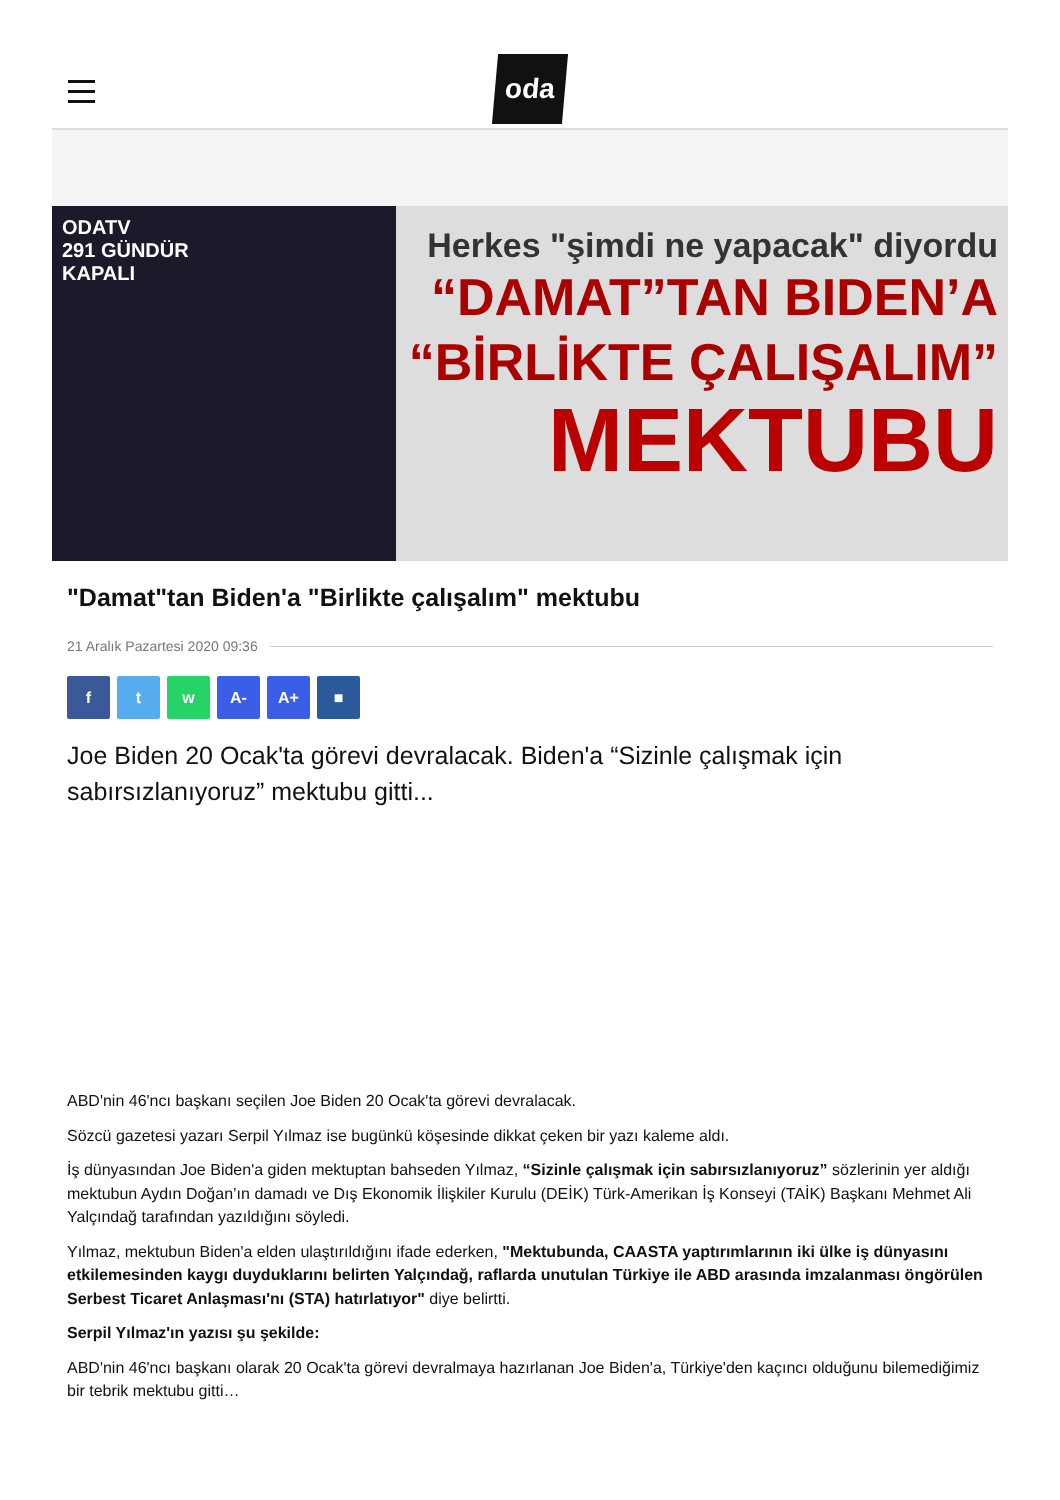oda
ODATV
291 GÜNDÜR
KAPALI
Herkes "şimdi ne yapacak" diyordu
“DAMAT”TAN BIDEN’A
“BİRLİKTE ÇALIŞALIM”
MEKTUBU
"Damat"tan Biden'a "Birlikte çalışalım" mektubu
21 Aralık Pazartesi 2020 09:36
f t w A- A+ ■
Joe Biden 20 Ocak'ta görevi devralacak. Biden'a “Sizinle çalışmak için sabırsızlanıyoruz” mektubu gitti...
ABD'nin 46'ncı başkanı seçilen Joe Biden 20 Ocak'ta görevi devralacak.
Sözcü gazetesi yazarı Serpil Yılmaz ise bugünkü köşesinde dikkat çeken bir yazı kaleme aldı.
İş dünyasından Joe Biden'a giden mektuptan bahseden Yılmaz, “Sizinle çalışmak için sabırsızlanıyoruz” sözlerinin yer aldığı mektubun Aydın Doğan’ın damadı ve Dış Ekonomik İlişkiler Kurulu (DEİK) Türk-Amerikan İş Konseyi (TAİK) Başkanı Mehmet Ali Yalçındağ tarafından yazıldığını söyledi.
Yılmaz, mektubun Biden'a elden ulaştırıldığını ifade ederken, "Mektubunda, CAASTA yaptırımlarının iki ülke iş dünyasını etkilemesinden kaygı duyduklarını belirten Yalçındağ, raflarda unutulan Türkiye ile ABD arasında imzalanması öngörülen Serbest Ticaret Anlaşması'nı (STA) hatırlatıyor" diye belirtti.
Serpil Yılmaz'ın yazısı şu şekilde:
ABD'nin 46'ncı başkanı olarak 20 Ocak'ta görevi devralmaya hazırlanan Joe Biden'a, Türkiye'den kaçıncı olduğunu bilemediğimiz bir tebrik mektubu gitti…